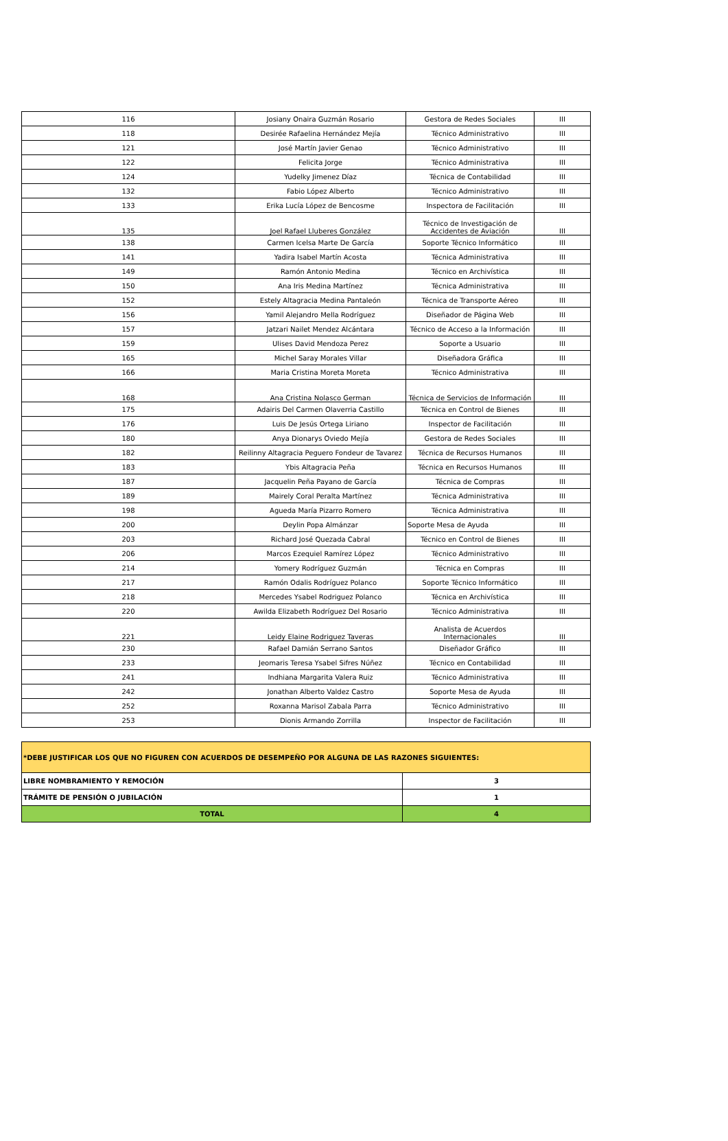| 116 | Josiany Onaira Guzmán Rosario | Gestora de Redes Sociales | III |
| 118 | Desirée Rafaelina Hernández Mejía | Técnico Administrativo | III |
| 121 | José Martín Javier Genao | Técnico Administrativo | III |
| 122 | Felicita Jorge | Técnico Administrativa | III |
| 124 | Yudelky Jimenez Díaz | Técnica de Contabilidad | III |
| 132 | Fabio López Alberto | Técnico Administrativo | III |
| 133 | Erika Lucía López de Bencosme | Inspectora de Facilitación | III |
| 135 | Joel Rafael Lluberes González | Técnico de Investigación de Accidentes de Aviación | III |
| 138 | Carmen Icelsa Marte De García | Soporte Técnico Informático | III |
| 141 | Yadira Isabel Martín Acosta | Técnica Administrativa | III |
| 149 | Ramón Antonio Medina | Técnico en Archivística | III |
| 150 | Ana Iris Medina Martínez | Técnica Administrativa | III |
| 152 | Estely Altagracia Medina Pantaleón | Técnica de Transporte Aéreo | III |
| 156 | Yamil Alejandro Mella Rodríguez | Diseñador de Página Web | III |
| 157 | Jatzari Nailet Mendez Alcántara | Técnico de Acceso a la Información | III |
| 159 | Ulises David Mendoza Perez | Soporte a Usuario | III |
| 165 | Michel Saray Morales Villar | Diseñadora Gráfica | III |
| 166 | Maria Cristina Moreta Moreta | Técnico Administrativa | III |
| 168 | Ana Cristina Nolasco German | Técnica de Servicios de Información | III |
| 175 | Adairis Del Carmen Olaverria Castillo | Técnica en Control de Bienes | III |
| 176 | Luis De Jesús Ortega Liriano | Inspector de Facilitación | III |
| 180 | Anya Dionarys Oviedo Mejía | Gestora de Redes Sociales | III |
| 182 | Reilinny Altagracia Peguero Fondeur de Tavarez | Técnica de Recursos Humanos | III |
| 183 | Ybis Altagracia Peña | Técnica en Recursos Humanos | III |
| 187 | Jacquelin Peña Payano de García | Técnica de Compras | III |
| 189 | Mairely Coral Peralta Martínez | Técnica Administrativa | III |
| 198 | Agueda María Pizarro Romero | Técnica Administrativa | III |
| 200 | Deylin Popa Almánzar | Soporte Mesa de Ayuda | III |
| 203 | Richard José Quezada Cabral | Técnico en Control de Bienes | III |
| 206 | Marcos Ezequiel Ramírez López | Técnico Administrativo | III |
| 214 | Yomery Rodríguez Guzmán | Técnica en Compras | III |
| 217 | Ramón Odalis Rodríguez Polanco | Soporte Técnico Informático | III |
| 218 | Mercedes Ysabel Rodriguez Polanco | Técnica en Archivística | III |
| 220 | Awilda Elizabeth Rodríguez Del Rosario | Técnico Administrativa | III |
| 221 | Leidy Elaine Rodriguez Taveras | Analista de Acuerdos Internacionales | III |
| 230 | Rafael Damián Serrano Santos | Diseñador Gráfico | III |
| 233 | Jeomaris Teresa Ysabel Sifres Núñez | Técnico en Contabilidad | III |
| 241 | Indhiana Margarita Valera Ruiz | Técnico Administrativa | III |
| 242 | Jonathan Alberto Valdez Castro | Soporte Mesa de Ayuda | III |
| 252 | Roxanna Marisol Zabala Parra | Técnico Administrativo | III |
| 253 | Dionis Armando Zorrilla | Inspector de Facilitación | III |
| *DEBE JUSTIFICAR LOS QUE NO FIGUREN CON ACUERDOS DE DESEMPEÑO POR ALGUNA DE LAS RAZONES SIGUIENTES: | |
| LIBRE NOMBRAMIENTO Y REMOCIÓN | 3 |
| TRÁMITE DE PENSIÓN O JUBILACIÓN | 1 |
| TOTAL | 4 |